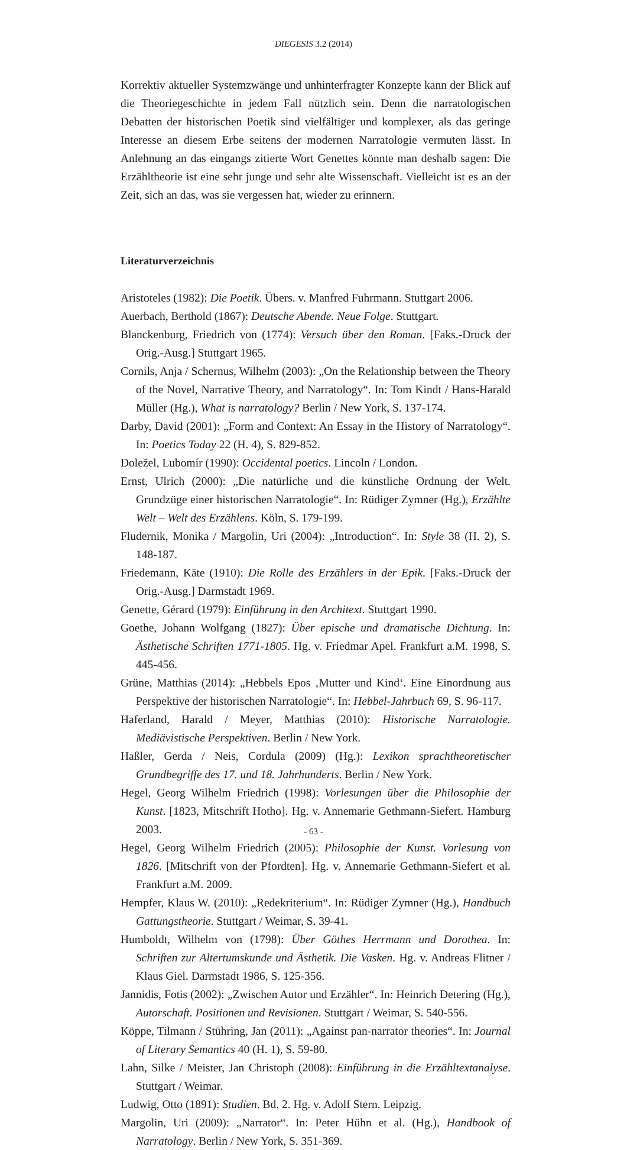DIEGESIS 3.2 (2014)
Korrektiv aktueller Systemzwänge und unhinterfragter Konzepte kann der Blick auf die Theoriegeschichte in jedem Fall nützlich sein. Denn die narratologischen Debatten der historischen Poetik sind vielfältiger und komplexer, als das geringe Interesse an diesem Erbe seitens der modernen Narratologie vermuten lässt. In Anlehnung an das eingangs zitierte Wort Genettes könnte man deshalb sagen: Die Erzähltheorie ist eine sehr junge und sehr alte Wissenschaft. Vielleicht ist es an der Zeit, sich an das, was sie vergessen hat, wieder zu erinnern.
Literaturverzeichnis
Aristoteles (1982): Die Poetik. Übers. v. Manfred Fuhrmann. Stuttgart 2006.
Auerbach, Berthold (1867): Deutsche Abende. Neue Folge. Stuttgart.
Blanckenburg, Friedrich von (1774): Versuch über den Roman. [Faks.-Druck der Orig.-Ausg.] Stuttgart 1965.
Cornils, Anja / Schernus, Wilhelm (2003): „On the Relationship between the Theory of the Novel, Narrative Theory, and Narratology“. In: Tom Kindt / Hans-Harald Müller (Hg.), What is narratology? Berlin / New York, S. 137-174.
Darby, David (2001): „Form and Context: An Essay in the History of Narratology“. In: Poetics Today 22 (H. 4), S. 829-852.
Doležel, Lubomír (1990): Occidental poetics. Lincoln / London.
Ernst, Ulrich (2000): „Die natürliche und die künstliche Ordnung der Welt. Grundzüge einer historischen Narratologie“. In: Rüdiger Zymner (Hg.), Erzählte Welt – Welt des Erzählens. Köln, S. 179-199.
Fludernik, Monika / Margolin, Uri (2004): „Introduction“. In: Style 38 (H. 2), S. 148-187.
Friedemann, Käte (1910): Die Rolle des Erzählers in der Epik. [Faks.-Druck der Orig.-Ausg.] Darmstadt 1969.
Genette, Gérard (1979): Einführung in den Architext. Stuttgart 1990.
Goethe, Johann Wolfgang (1827): Über epische und dramatische Dichtung. In: Ästhetische Schriften 1771-1805. Hg. v. Friedmar Apel. Frankfurt a.M. 1998, S. 445-456.
Grüne, Matthias (2014): „Hebbels Epos ‚Mutter und Kind‘. Eine Einordnung aus Perspektive der historischen Narratologie“. In: Hebbel-Jahrbuch 69, S. 96-117.
Haferland, Harald / Meyer, Matthias (2010): Historische Narratologie. Mediävistische Perspektiven. Berlin / New York.
Haßler, Gerda / Neis, Cordula (2009) (Hg.): Lexikon sprachtheoretischer Grundbegriffe des 17. und 18. Jahrhunderts. Berlin / New York.
Hegel, Georg Wilhelm Friedrich (1998): Vorlesungen über die Philosophie der Kunst. [1823, Mitschrift Hotho]. Hg. v. Annemarie Gethmann-Siefert. Hamburg 2003.
Hegel, Georg Wilhelm Friedrich (2005): Philosophie der Kunst. Vorlesung von 1826. [Mitschrift von der Pfordten]. Hg. v. Annemarie Gethmann-Siefert et al. Frankfurt a.M. 2009.
Hempfer, Klaus W. (2010): „Redekriterium“. In: Rüdiger Zymner (Hg.), Handbuch Gattungstheorie. Stuttgart / Weimar, S. 39-41.
Humboldt, Wilhelm von (1798): Über Göthes Herrmann und Dorothea. In: Schriften zur Altertumskunde und Ästhetik. Die Vasken. Hg. v. Andreas Flitner / Klaus Giel. Darmstadt 1986, S. 125-356.
Jannidis, Fotis (2002): „Zwischen Autor und Erzähler“. In: Heinrich Detering (Hg.), Autorschaft. Positionen und Revisionen. Stuttgart / Weimar, S. 540-556.
Köppe, Tilmann / Stühring, Jan (2011): „Against pan-narrator theories“. In: Journal of Literary Semantics 40 (H. 1), S. 59-80.
Lahn, Silke / Meister, Jan Christoph (2008): Einführung in die Erzähltextanalyse. Stuttgart / Weimar.
Ludwig, Otto (1891): Studien. Bd. 2. Hg. v. Adolf Stern. Leipzig.
Margolin, Uri (2009): „Narrator“. In: Peter Hühn et al. (Hg.), Handbook of Narratology. Berlin / New York, S. 351-369.
- 63 -